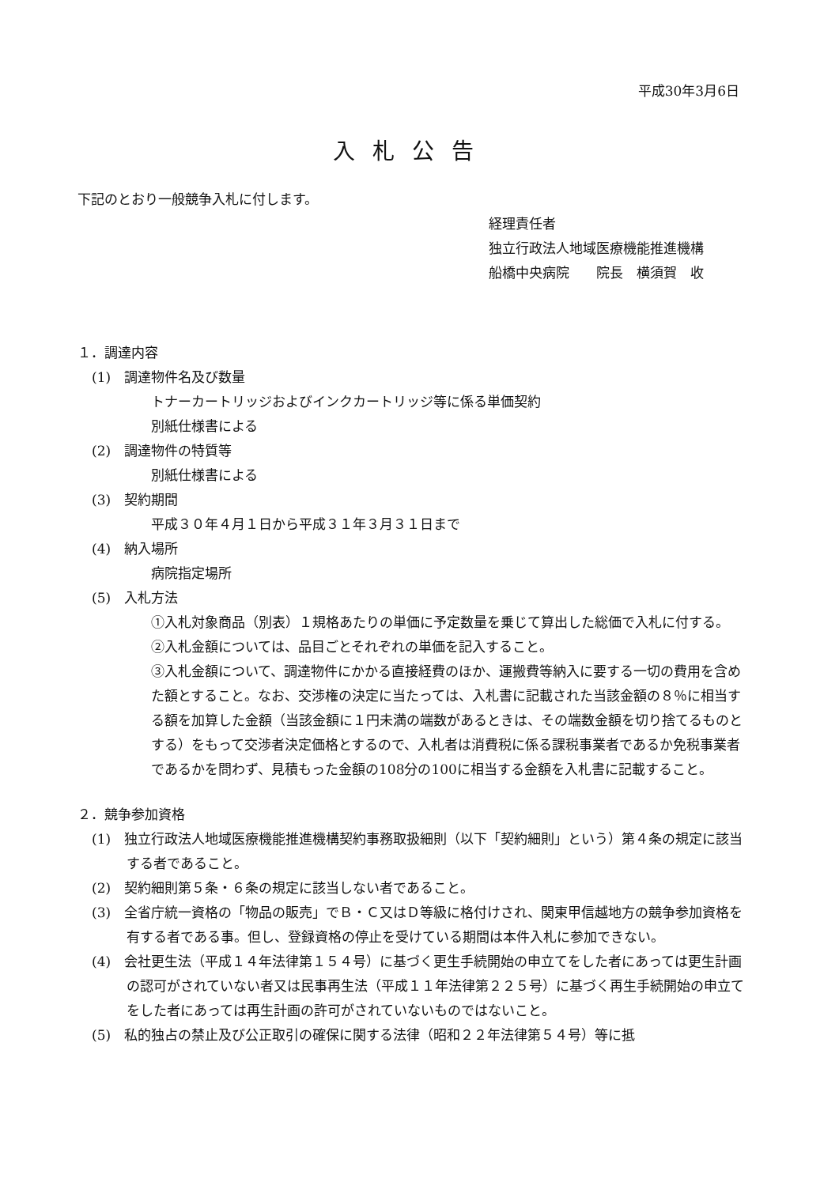平成30年3月6日
入札公告
下記のとおり一般競争入札に付します。
経理責任者
独立行政法人地域医療機能推進機構
船橋中央病院　　院長　横須賀　收
１．調達内容
(1)　調達物件名及び数量
トナーカートリッジおよびインクカートリッジ等に係る単価契約
別紙仕様書による
(2)　調達物件の特質等
別紙仕様書による
(3)　契約期間
平成３０年４月１日から平成３１年３月３１日まで
(4)　納入場所
病院指定場所
(5)　入札方法
①入札対象商品（別表）１規格あたりの単価に予定数量を乗じて算出した総価で入札に付する。
②入札金額については、品目ごとそれぞれの単価を記入すること。
③入札金額について、調達物件にかかる直接経費のほか、運搬費等納入に要する一切の費用を含めた額とすること。なお、交渉権の決定に当たっては、入札書に記載された当該金額の８％に相当する額を加算した金額（当該金額に１円未満の端数があるときは、その端数金額を切り捨てるものとする）をもって交渉者決定価格とするので、入札者は消費税に係る課税事業者であるか免税事業者であるかを問わず、見積もった金額の108分の100に相当する金額を入札書に記載すること。
２．競争参加資格
(1)　独立行政法人地域医療機能推進機構契約事務取扱細則（以下「契約細則」という）第４条の規定に該当する者であること。
(2)　契約細則第５条・６条の規定に該当しない者であること。
(3)　全省庁統一資格の「物品の販売」でＢ・Ｃ又はＤ等級に格付けされ、関東甲信越地方の競争参加資格を有する者である事。但し、登録資格の停止を受けている期間は本件入札に参加できない。
(4)　会社更生法（平成１４年法律第１５４号）に基づく更生手続開始の申立てをした者にあっては更生計画の認可がされていない者又は民事再生法（平成１１年法律第２２５号）に基づく再生手続開始の申立てをした者にあっては再生計画の許可がされていないものではないこと。
(5)　私的独占の禁止及び公正取引の確保に関する法律（昭和２２年法律第５４号）等に抵